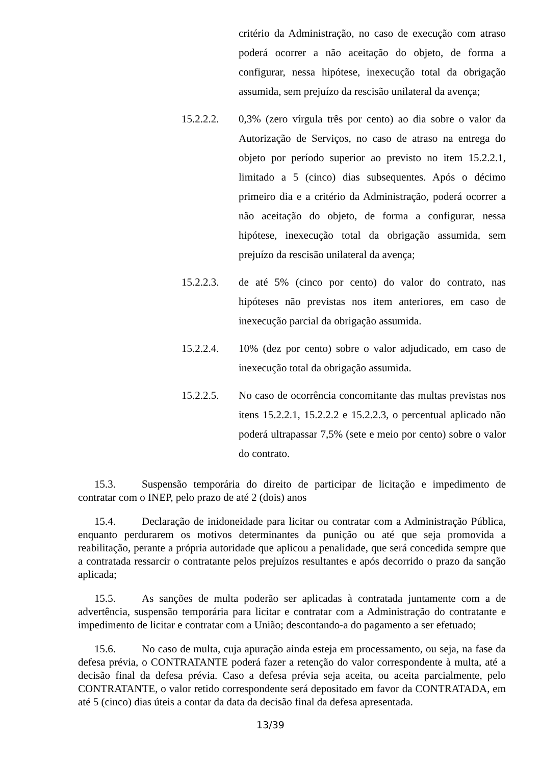critério da Administração, no caso de execução com atraso poderá ocorrer a não aceitação do objeto, de forma a configurar, nessa hipótese, inexecução total da obrigação assumida, sem prejuízo da rescisão unilateral da avença;
15.2.2.2.
0,3% (zero vírgula três por cento) ao dia sobre o valor da Autorização de Serviços, no caso de atraso na entrega do objeto por período superior ao previsto no item 15.2.2.1, limitado a 5 (cinco) dias subsequentes. Após o décimo primeiro dia e a critério da Administração, poderá ocorrer a não aceitação do objeto, de forma a configurar, nessa hipótese, inexecução total da obrigação assumida, sem prejuízo da rescisão unilateral da avença;
15.2.2.3.
de até 5% (cinco por cento) do valor do contrato, nas hipóteses não previstas nos item anteriores, em caso de inexecução parcial da obrigação assumida.
15.2.2.4.
10% (dez por cento) sobre o valor adjudicado, em caso de inexecução total da obrigação assumida.
15.2.2.5.
No caso de ocorrência concomitante das multas previstas nos itens 15.2.2.1, 15.2.2.2 e 15.2.2.3, o percentual aplicado não poderá ultrapassar 7,5% (sete e meio por cento) sobre o valor do contrato.
15.3. Suspensão temporária do direito de participar de licitação e impedimento de contratar com o INEP, pelo prazo de até 2 (dois) anos
15.4. Declaração de inidoneidade para licitar ou contratar com a Administração Pública, enquanto perdurarem os motivos determinantes da punição ou até que seja promovida a reabilitação, perante a própria autoridade que aplicou a penalidade, que será concedida sempre que a contratada ressarcir o contratante pelos prejuízos resultantes e após decorrido o prazo da sanção aplicada;
15.5. As sanções de multa poderão ser aplicadas à contratada juntamente com a de advertência, suspensão temporária para licitar e contratar com a Administração do contratante e impedimento de licitar e contratar com a União; descontando-a do pagamento a ser efetuado;
15.6. No caso de multa, cuja apuração ainda esteja em processamento, ou seja, na fase da defesa prévia, o CONTRATANTE poderá fazer a retenção do valor correspondente à multa, até a decisão final da defesa prévia. Caso a defesa prévia seja aceita, ou aceita parcialmente, pelo CONTRATANTE, o valor retido correspondente será depositado em favor da CONTRATADA, em até 5 (cinco) dias úteis a contar da data da decisão final da defesa apresentada.
13/39